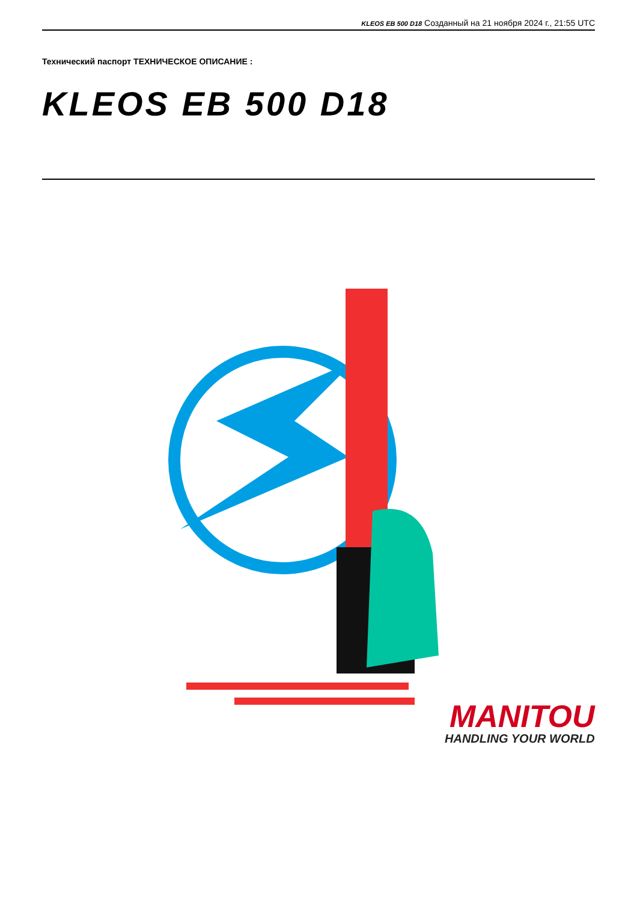KLEOS EB 500 D18 Созданный на 21 ноября 2024 г., 21:55 UTC
Технический паспорт ТЕХНИЧЕСКОЕ ОПИСАНИЕ :
KLEOS EB 500 D18
MANITOU
HANDLING YOUR WORLD